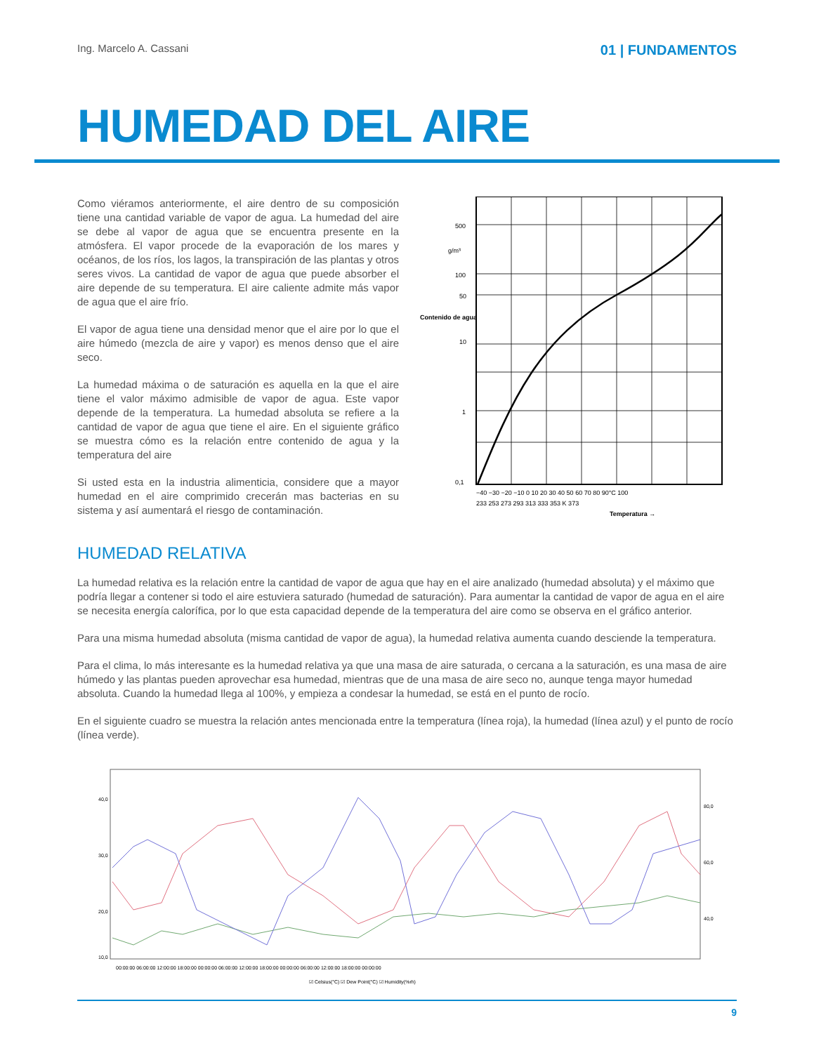Ing. Marcelo A. Cassani 01 | FUNDAMENTOS
HUMEDAD DEL AIRE
Como viéramos anteriormente, el aire dentro de su composición tiene una cantidad variable de vapor de agua. La humedad del aire se debe al vapor de agua que se encuentra presente en la atmósfera. El vapor procede de la evaporación de los mares y océanos, de los ríos, los lagos, la transpiración de las plantas y otros seres vivos. La cantidad de vapor de agua que puede absorber el aire depende de su temperatura. El aire caliente admite más vapor de agua que el aire frío.
El vapor de agua tiene una densidad menor que el aire por lo que el aire húmedo (mezcla de aire y vapor) es menos denso que el aire seco.
La humedad máxima o de saturación es aquella en la que el aire tiene el valor máximo admisible de vapor de agua. Este vapor depende de la temperatura. La humedad absoluta se refiere a la cantidad de vapor de agua que tiene el aire. En el siguiente gráfico se muestra cómo es la relación entre contenido de agua y la temperatura del aire
Si usted esta en la industria alimenticia, considere que a mayor humedad en el aire comprimido crecerán mas bacterias en su sistema y así aumentará el riesgo de contaminación.
500
g/m³
100
50
10
1
0,1
Contenido de agua
−40 −30 −20 −10 0 10 20 30 40 50 60 70 80 90°C 100
233 253 273 293 313 333 353 K 373
Temperatura →
HUMEDAD RELATIVA
La humedad relativa es la relación entre la cantidad de vapor de agua que hay en el aire analizado (humedad absoluta) y el máximo que podría llegar a contener si todo el aire estuviera saturado (humedad de saturación). Para aumentar la cantidad de vapor de agua en el aire se necesita energía calorífica, por lo que esta capacidad depende de la temperatura del aire como se observa en el gráfico anterior.
Para una misma humedad absoluta (misma cantidad de vapor de agua), la humedad relativa aumenta cuando desciende la temperatura.
Para el clima, lo más interesante es la humedad relativa ya que una masa de aire saturada, o cercana a la saturación, es una masa de aire húmedo y las plantas pueden aprovechar esa humedad, mientras que de una masa de aire seco no, aunque tenga mayor humedad absoluta. Cuando la humedad llega al 100%, y empieza a condesar la humedad, se está en el punto de rocío.
En el siguiente cuadro se muestra la relación antes mencionada entre la temperatura (línea roja), la humedad (línea azul) y el punto de rocío (línea verde).
40,0
30,0
20,0
10,0
80,0
60,0
40,0
00:00:00 06:00:00 12:00:00 18:00:00 00:00:00 06:00:00 12:00:00 18:00:00 00:00:00 06:00:00 12:00:00 18:00:00 00:00:00
☑ Celsius(°C) ☑ Dew Point(°C) ☑ Humidity(%rh)
9